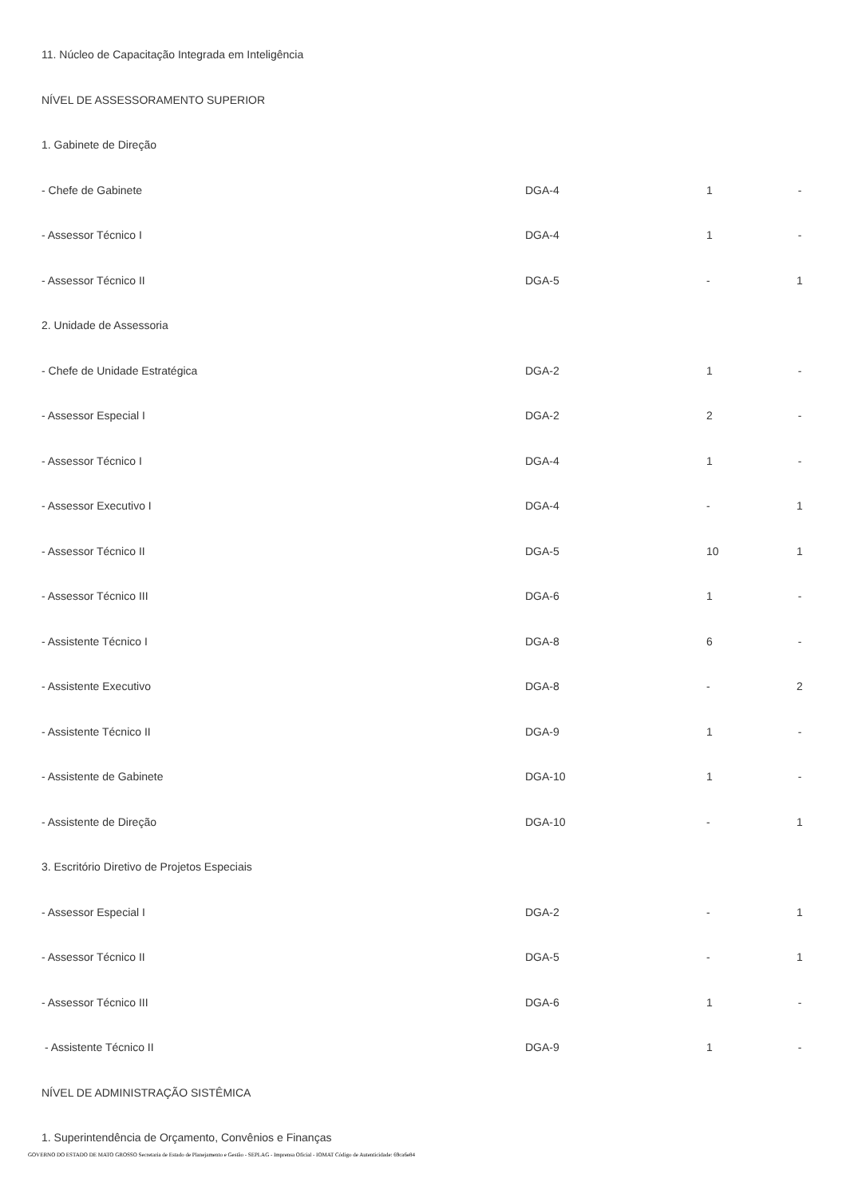| 11. Núcleo de Capacitação Integrada em Inteligência | | | |
| NÍVEL DE ASSESSORAMENTO SUPERIOR | | | |
| 1. Gabinete de Direção | | | |
| - Chefe de Gabinete | DGA-4 | 1 | - |
| - Assessor Técnico I | DGA-4 | 1 | - |
| - Assessor Técnico II | DGA-5 | - | 1 |
| 2. Unidade de Assessoria | | | |
| - Chefe de Unidade Estratégica | DGA-2 | 1 | - |
| - Assessor Especial I | DGA-2 | 2 | - |
| - Assessor Técnico I | DGA-4 | 1 | - |
| - Assessor Executivo I | DGA-4 | - | 1 |
| - Assessor Técnico II | DGA-5 | 10 | 1 |
| - Assessor Técnico III | DGA-6 | 1 | - |
| - Assistente Técnico I | DGA-8 | 6 | - |
| - Assistente Executivo | DGA-8 | - | 2 |
| - Assistente Técnico II | DGA-9 | 1 | - |
| - Assistente de Gabinete | DGA-10 | 1 | - |
| - Assistente de Direção | DGA-10 | - | 1 |
| 3. Escritório Diretivo de Projetos Especiais | | | |
| - Assessor Especial I | DGA-2 | - | 1 |
| - Assessor Técnico II | DGA-5 | - | 1 |
| - Assessor Técnico III | DGA-6 | 1 | - |
| - Assistente Técnico II | DGA-9 | 1 | - |
| NÍVEL DE ADMINISTRAÇÃO SISTÊMICA | | | |
| 1. Superintendência de Orçamento, Convênios e Finanças | | | |
GOVERNO DO ESTADO DE MATO GROSSO Secretaria de Estado de Planejamento e Gestão - SEPLAG - Imprensa Oficial - IOMAT Código de Autenticidade: 69ca6e84